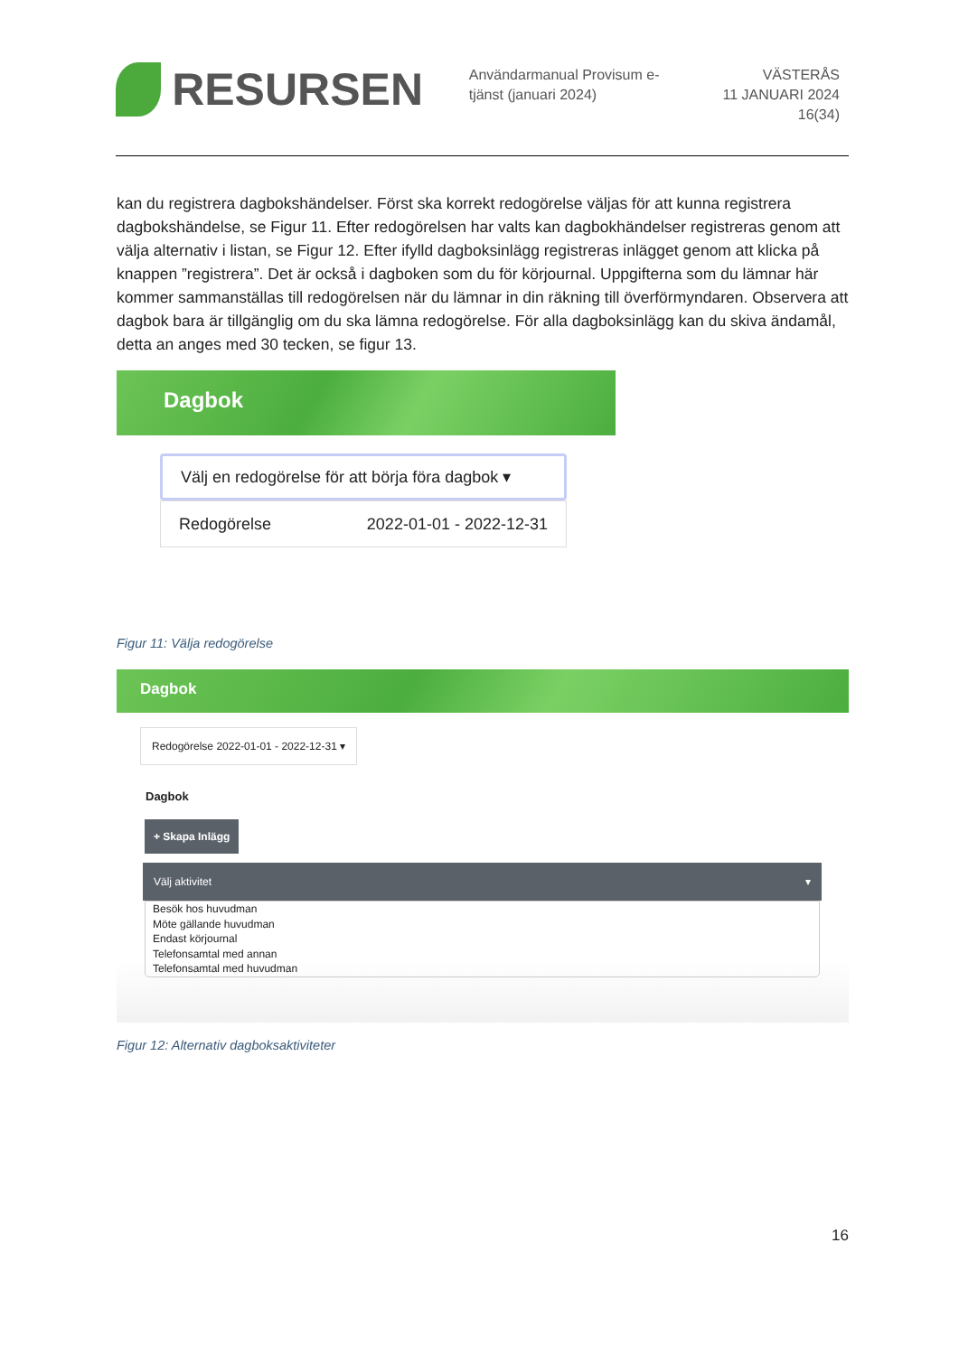RESURSEN
Användarmanual Provisum e-tjänst (januari 2024)
VÄSTERÅS
11 JANUARI 2024
16(34)
kan du registrera dagbokshändelser. Först ska korrekt redogörelse väljas för att kunna registrera dagbokshändelse, se Figur 11. Efter redogörelsen har valts kan dagbokhändelser registreras genom att välja alternativ i listan, se Figur 12. Efter ifylld dagboksinlägg registreras inlägget genom att klicka på knappen ”registrera”. Det är också i dagboken som du för körjournal. Uppgifterna som du lämnar här kommer sammanställas till redogörelsen när du lämnar in din räkning till överförmyndaren. Observera att dagbok bara är tillgänglig om du ska lämna redogörelse. För alla dagboksinlägg kan du skiva ändamål, detta an anges med 30 tecken, se figur 13.
Dagbok
Välj en redogörelse för att börja föra dagbok ▾
Redogörelse 2022-01-01 - 2022-12-31
Figur 11: Välja redogörelse
Dagbok
Redogörelse 2022-01-01 - 2022-12-31 ▾
Dagbok
+ Skapa Inlägg
Välj aktivitet ▾
Besök hos huvudman
Möte gällande huvudman
Endast körjournal
Telefonsamtal med annan
Telefonsamtal med huvudman
Figur 12: Alternativ dagboksaktiviteter
16